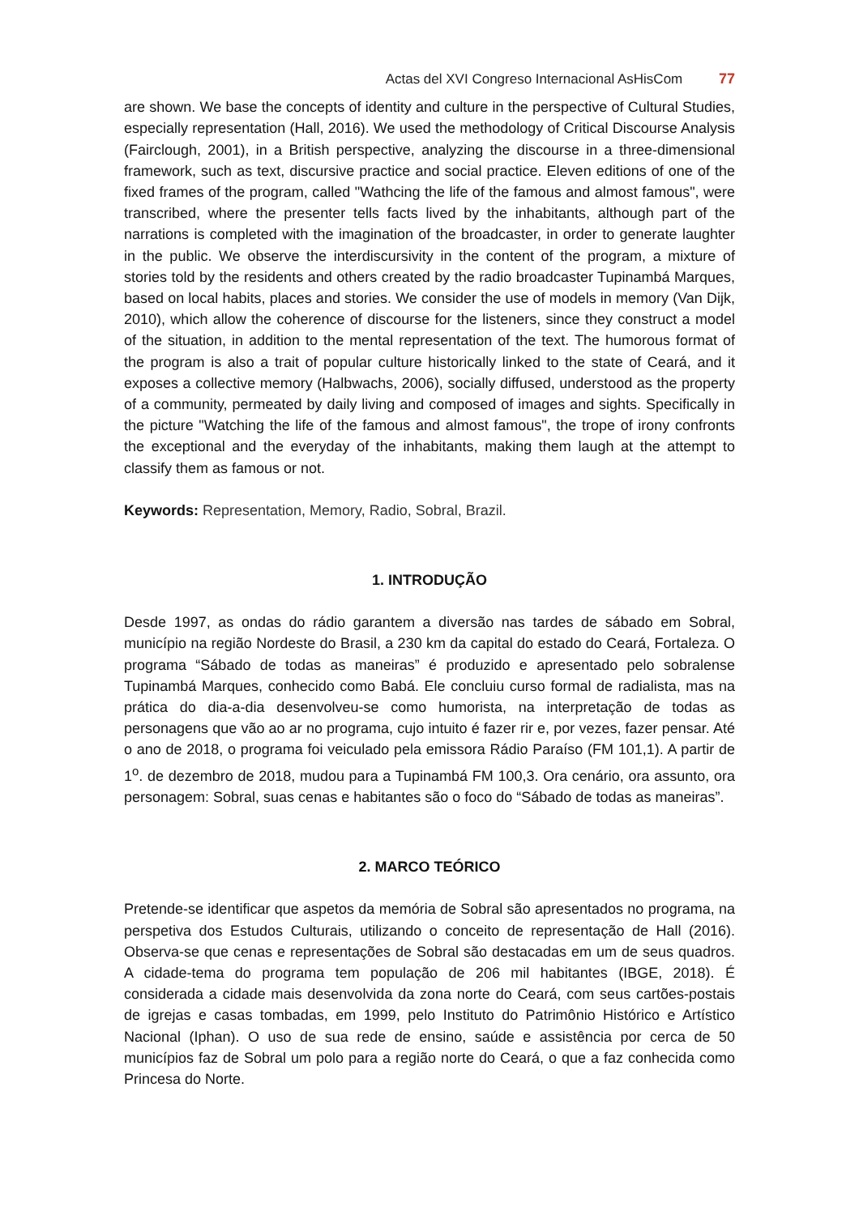Actas del XVI Congreso Internacional AsHisCom 77
are shown. We base the concepts of identity and culture in the perspective of Cultural Studies, especially representation (Hall, 2016). We used the methodology of Critical Discourse Analysis (Fairclough, 2001), in a British perspective, analyzing the discourse in a three-dimensional framework, such as text, discursive practice and social practice. Eleven editions of one of the fixed frames of the program, called "Wathcing the life of the famous and almost famous", were transcribed, where the presenter tells facts lived by the inhabitants, although part of the narrations is completed with the imagination of the broadcaster, in order to generate laughter in the public. We observe the interdiscursivity in the content of the program, a mixture of stories told by the residents and others created by the radio broadcaster Tupinambá Marques, based on local habits, places and stories. We consider the use of models in memory (Van Dijk, 2010), which allow the coherence of discourse for the listeners, since they construct a model of the situation, in addition to the mental representation of the text. The humorous format of the program is also a trait of popular culture historically linked to the state of Ceará, and it exposes a collective memory (Halbwachs, 2006), socially diffused, understood as the property of a community, permeated by daily living and composed of images and sights. Specifically in the picture "Watching the life of the famous and almost famous", the trope of irony confronts the exceptional and the everyday of the inhabitants, making them laugh at the attempt to classify them as famous or not.
Keywords: Representation, Memory, Radio, Sobral, Brazil.
1. INTRODUÇÃO
Desde 1997, as ondas do rádio garantem a diversão nas tardes de sábado em Sobral, município na região Nordeste do Brasil, a 230 km da capital do estado do Ceará, Fortaleza. O programa “Sábado de todas as maneiras” é produzido e apresentado pelo sobralense Tupinambá Marques, conhecido como Babá. Ele concluiu curso formal de radialista, mas na prática do dia-a-dia desenvolveu-se como humorista, na interpretação de todas as personagens que vão ao ar no programa, cujo intuito é fazer rir e, por vezes, fazer pensar. Até o ano de 2018, o programa foi veiculado pela emissora Rádio Paraíso (FM 101,1). A partir de 1<sup>o</sup>. de dezembro de 2018, mudou para a Tupinambá FM 100,3. Ora cenário, ora assunto, ora personagem: Sobral, suas cenas e habitantes são o foco do “Sábado de todas as maneiras”.
2. MARCO TEÓRICO
Pretende-se identificar que aspetos da memória de Sobral são apresentados no programa, na perspetiva dos Estudos Culturais, utilizando o conceito de representação de Hall (2016). Observa-se que cenas e representações de Sobral são destacadas em um de seus quadros. A cidade-tema do programa tem população de 206 mil habitantes (IBGE, 2018). É considerada a cidade mais desenvolvida da zona norte do Ceará, com seus cartões-postais de igrejas e casas tombadas, em 1999, pelo Instituto do Patrimônio Histórico e Artístico Nacional (Iphan). O uso de sua rede de ensino, saúde e assistência por cerca de 50 municípios faz de Sobral um polo para a região norte do Ceará, o que a faz conhecida como Princesa do Norte.